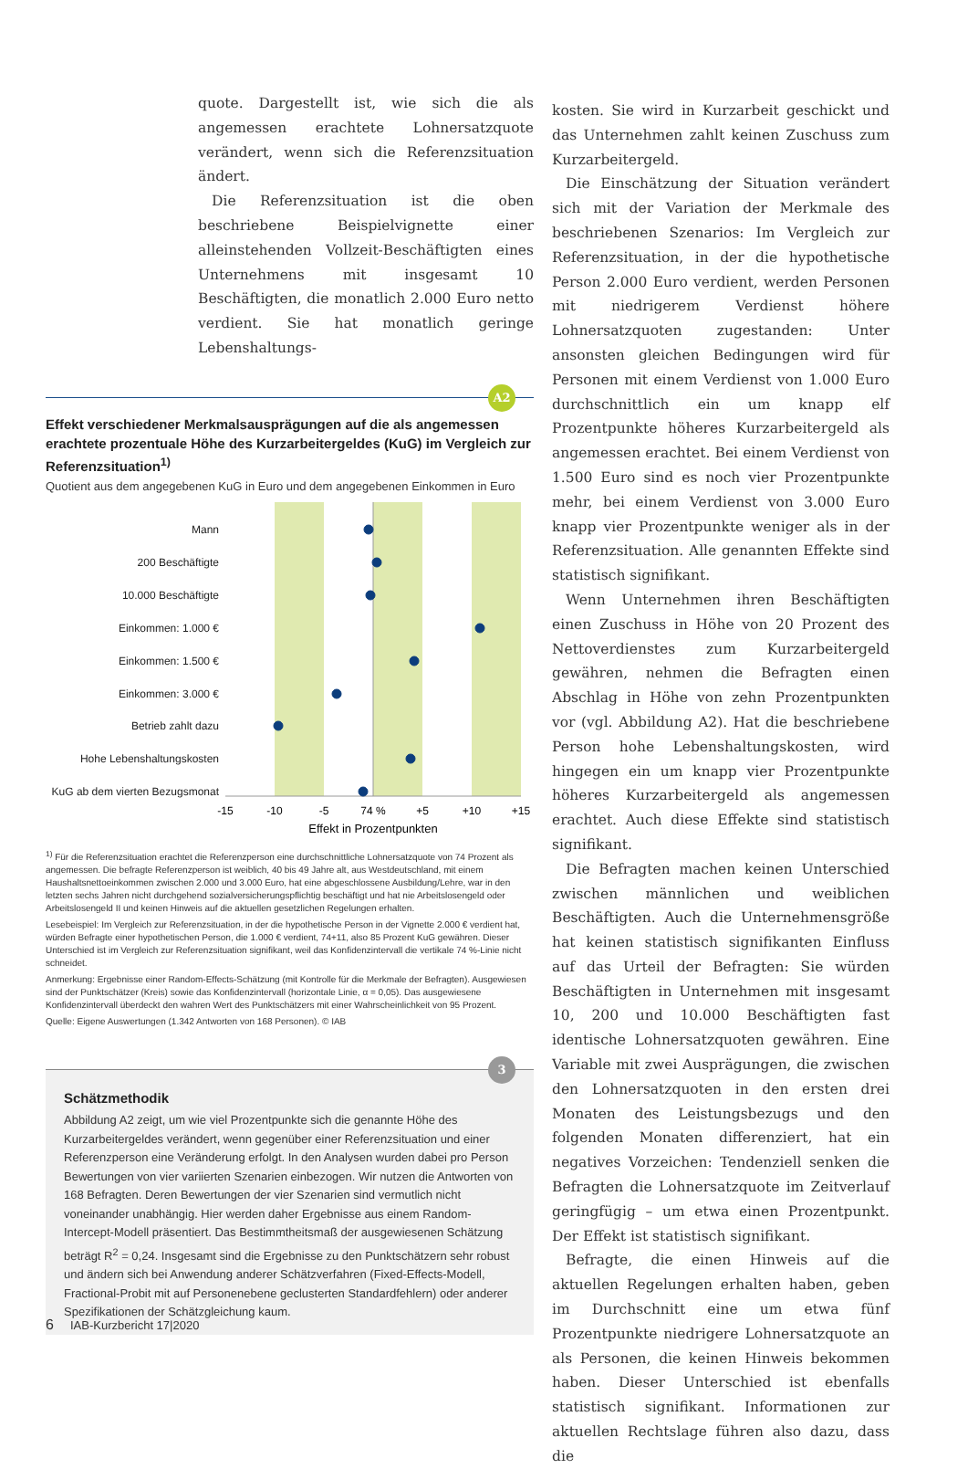quote. Dargestellt ist, wie sich die als angemessen erachtete Lohnersatzquote verändert, wenn sich die Referenzsituation ändert.
Die Referenzsituation ist die oben beschriebene Beispielvignette einer alleinstehenden Vollzeit-Beschäftigten eines Unternehmens mit insgesamt 10 Beschäftigten, die monatlich 2.000 Euro netto verdient. Sie hat monatlich geringe Lebenshaltungs-
A2
Effekt verschiedener Merkmalsausprägungen auf die als angemessen erachtete prozentuale Höhe des Kurzarbeitergeldes (KuG) im Vergleich zur Referenzsituation<sup>1)</sup>
Quotient aus dem angegebenen KuG in Euro und dem angegebenen Einkommen in Euro
Mann
200 Beschäftigte
10.000 Beschäftigte
Einkommen: 1.000 €
Einkommen: 1.500 €
Einkommen: 3.000 €
Betrieb zahlt dazu
Hohe Lebenshaltungskosten
KuG ab dem vierten Bezugsmonat
-15
-10
-5
74 %
+5
+10
+15
Effekt in Prozentpunkten
<sup>1)</sup> Für die Referenzsituation erachtet die Referenzperson eine durchschnittliche Lohnersatzquote von 74 Prozent als angemessen. Die befragte Referenzperson ist weiblich, 40 bis 49 Jahre alt, aus Westdeutschland, mit einem Haushaltsnettoeinkommen zwischen 2.000 und 3.000 Euro, hat eine abgeschlossene Ausbildung/Lehre, war in den letzten sechs Jahren nicht durchgehend sozialversicherungspflichtig beschäftigt und hat nie Arbeitslosengeld oder Arbeitslosengeld II und keinen Hinweis auf die aktuellen gesetzlichen Regelungen erhalten.
Lesebeispiel: Im Vergleich zur Referenzsituation, in der die hypothetische Person in der Vignette 2.000 € verdient hat, würden Befragte einer hypothetischen Person, die 1.000 € verdient, 74+11, also 85 Prozent KuG gewähren. Dieser Unterschied ist im Vergleich zur Referenzsituation signifikant, weil das Konfidenzintervall die vertikale 74 %-Linie nicht schneidet.
Anmerkung: Ergebnisse einer Random-Effects-Schätzung (mit Kontrolle für die Merkmale der Befragten). Ausgewiesen sind der Punktschätzer (Kreis) sowie das Konfidenzintervall (horizontale Linie, α = 0,05). Das ausgewiesene Konfidenzintervall überdeckt den wahren Wert des Punktschätzers mit einer Wahrscheinlichkeit von 95 Prozent.
Quelle: Eigene Auswertungen (1.342 Antworten von 168 Personen). © IAB
3
Schätzmethodik
Abbildung A2 zeigt, um wie viel Prozentpunkte sich die genannte Höhe des Kurzarbeitergeldes verändert, wenn gegenüber einer Referenzsituation und einer Referenzperson eine Veränderung erfolgt. In den Analysen wurden dabei pro Person Bewertungen von vier variierten Szenarien einbezogen. Wir nutzen die Antworten von 168 Befragten. Deren Bewertungen der vier Szenarien sind vermutlich nicht voneinander unabhängig. Hier werden daher Ergebnisse aus einem Random-Intercept-Modell präsentiert. Das Bestimmtheitsmaß der ausgewiesenen Schätzung beträgt R<sup>2</sup> = 0,24. Insgesamt sind die Ergebnisse zu den Punktschätzern sehr robust und ändern sich bei Anwendung anderer Schätzverfahren (Fixed-Effects-Modell, Fractional-Probit mit auf Personenebene geclusterten Standardfehlern) oder anderer Spezifikationen der Schätzgleichung kaum.
kosten. Sie wird in Kurzarbeit geschickt und das Unternehmen zahlt keinen Zuschuss zum Kurzarbeitergeld.
Die Einschätzung der Situation verändert sich mit der Variation der Merkmale des beschriebenen Szenarios: Im Vergleich zur Referenzsituation, in der die hypothetische Person 2.000 Euro verdient, werden Personen mit niedrigerem Verdienst höhere Lohnersatzquoten zugestanden: Unter ansonsten gleichen Bedingungen wird für Personen mit einem Verdienst von 1.000 Euro durchschnittlich ein um knapp elf Prozentpunkte höheres Kurzarbeitergeld als angemessen erachtet. Bei einem Verdienst von 1.500 Euro sind es noch vier Prozentpunkte mehr, bei einem Verdienst von 3.000 Euro knapp vier Prozentpunkte weniger als in der Referenzsituation. Alle genannten Effekte sind statistisch signifikant.
Wenn Unternehmen ihren Beschäftigten einen Zuschuss in Höhe von 20 Prozent des Nettoverdienstes zum Kurzarbeitergeld gewähren, nehmen die Befragten einen Abschlag in Höhe von zehn Prozentpunkten vor (vgl. Abbildung A2). Hat die beschriebene Person hohe Lebenshaltungskosten, wird hingegen ein um knapp vier Prozentpunkte höheres Kurzarbeitergeld als angemessen erachtet. Auch diese Effekte sind statistisch signifikant.
Die Befragten machen keinen Unterschied zwischen männlichen und weiblichen Beschäftigten. Auch die Unternehmensgröße hat keinen statistisch signifikanten Einfluss auf das Urteil der Befragten: Sie würden Beschäftigten in Unternehmen mit insgesamt 10, 200 und 10.000 Beschäftigten fast identische Lohnersatzquoten gewähren. Eine Variable mit zwei Ausprägungen, die zwischen den Lohnersatzquoten in den ersten drei Monaten des Leistungsbezugs und den folgenden Monaten differenziert, hat ein negatives Vorzeichen: Tendenziell senken die Befragten die Lohnersatzquote im Zeitverlauf geringfügig – um etwa einen Prozentpunkt. Der Effekt ist statistisch signifikant.
Befragte, die einen Hinweis auf die aktuellen Regelungen erhalten haben, geben im Durchschnitt eine um etwa fünf Prozentpunkte niedrigere Lohnersatzquote an als Personen, die keinen Hinweis bekommen haben. Dieser Unterschied ist ebenfalls statistisch signifikant. Informationen zur aktuellen Rechtslage führen also dazu, dass die
6 IAB-Kurzbericht 17|2020